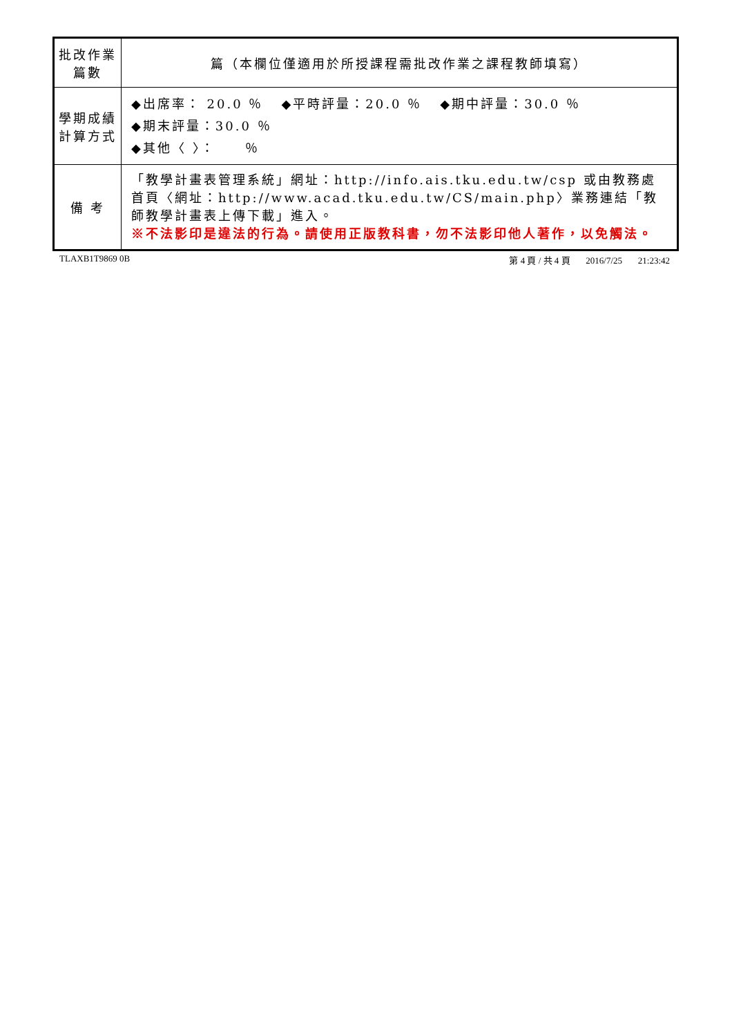| 批改作業 篇數 | 篇（本欄位僅適用於所授課程需批改作業之課程教師填寫） |
| 學期成績 計算方式 | ◆出席率： 20.0 ％ ◆平時評量：20.0 ％ ◆期中評量：30.0 ％ ◆期末評量：30.0 ％ ◆其他〈 〉： ％ |
| 備 考 | 「教學計畫表管理系統」網址： http://info.ais.tku.edu.tw/csp 或由教務處首頁〈網址： http://www.acad.tku.edu.tw/CS/main.php 〉業務連結「教師教學計畫表上傳下載」進入。 ※不法影印是違法的行為。請使用正版教科書，勿不法影印他人著作，以免觸法。 |
TLAXB1T9869 0B 第 4 頁 / 共 4 頁 2016/7/25 21:23:42